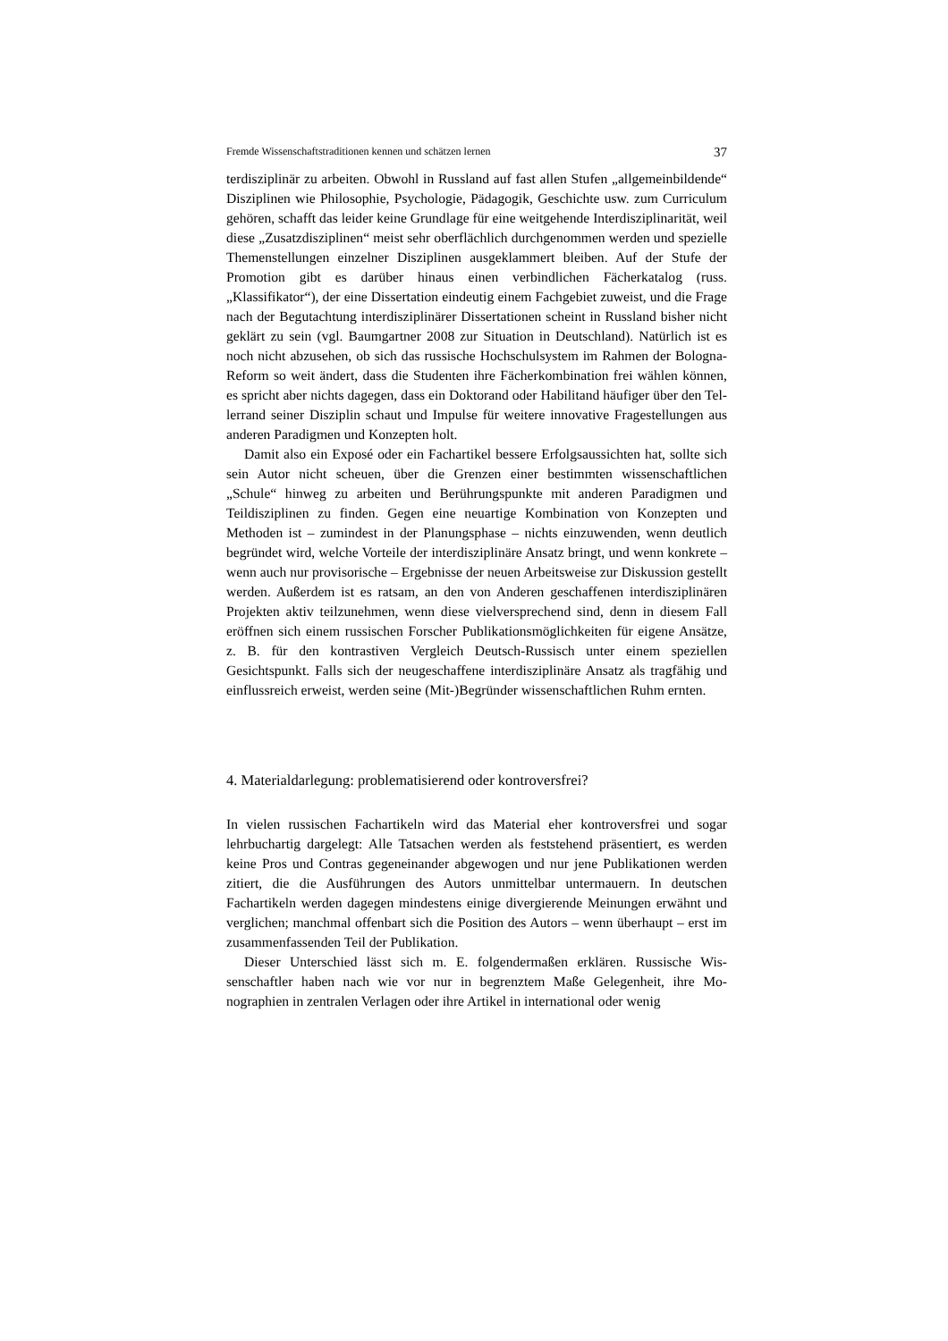Fremde Wissenschaftstraditionen kennen und schätzen lernen 37
terdisziplinär zu arbeiten. Obwohl in Russland auf fast allen Stufen „allgemein­bildende“ Disziplinen wie Philosophie, Psychologie, Pädagogik, Geschichte usw. zum Curriculum gehören, schafft das leider keine Grundlage für eine weitgehen­de Interdisziplinarität, weil diese „Zusatzdisziplinen“ meist sehr oberflächlich durchgenommen werden und spezielle Themenstellungen einzelner Disziplinen ausgeklammert bleiben. Auf der Stufe der Promotion gibt es darüber hinaus einen verbindlichen Fächerkatalog (russ. „Klassifikator“), der eine Dissertation eindeu­tig einem Fachgebiet zuweist, und die Frage nach der Begutachtung interdiszipli­närer Dissertationen scheint in Russland bisher nicht geklärt zu sein (vgl. Baum­gartner 2008 zur Situation in Deutschland). Natürlich ist es noch nicht abzusehen, ob sich das russische Hochschulsystem im Rahmen der Bologna-Reform so weit ändert, dass die Studenten ihre Fächerkombination frei wählen können, es spricht aber nichts dagegen, dass ein Doktorand oder Habilitand häufiger über den Tel­lerrand seiner Disziplin schaut und Impulse für weitere innovative Fragestellun­gen aus anderen Paradigmen und Konzepten holt.
Damit also ein Exposé oder ein Fachartikel bessere Erfolgsaussichten hat, soll­te sich sein Autor nicht scheuen, über die Grenzen einer bestimmten wissen­schaftlichen „Schule“ hinweg zu arbeiten und Berührungspunkte mit anderen Pa­radigmen und Teildisziplinen zu finden. Gegen eine neuartige Kombination von Konzepten und Methoden ist – zumindest in der Planungsphase – nichts einzu­wenden, wenn deutlich begründet wird, welche Vorteile der interdisziplinäre An­satz bringt, und wenn konkrete – wenn auch nur provisorische – Ergebnisse der neuen Arbeitsweise zur Diskussion gestellt werden. Außerdem ist es ratsam, an den von Anderen geschaffenen interdisziplinären Projekten aktiv teilzunehmen, wenn diese vielversprechend sind, denn in diesem Fall eröffnen sich einem russi­schen Forscher Publikationsmöglichkeiten für eigene Ansätze, z. B. für den kon­trastiven Vergleich Deutsch-Russisch unter einem speziellen Gesichtspunkt. Falls sich der neugeschaffene interdisziplinäre Ansatz als tragfähig und einflussreich erweist, werden seine (Mit-)Begründer wissenschaftlichen Ruhm ernten.
4. Materialdarlegung: problematisierend oder kontroversfrei?
In vielen russischen Fachartikeln wird das Material eher kontroversfrei und sogar lehrbuchartig dargelegt: Alle Tatsachen werden als feststehend präsentiert, es werden keine Pros und Contras gegeneinander abgewogen und nur jene Publika­tionen werden zitiert, die die Ausführungen des Autors unmittelbar untermauern. In deutschen Fachartikeln werden dagegen mindestens einige divergierende Mei­nungen erwähnt und verglichen; manchmal offenbart sich die Position des Autors – wenn überhaupt – erst im zusammenfassenden Teil der Publikation.
Dieser Unterschied lässt sich m. E. folgendermaßen erklären. Russische Wis­senschaftler haben nach wie vor nur in begrenztem Maße Gelegenheit, ihre Mo­nographien in zentralen Verlagen oder ihre Artikel in international oder wenig­